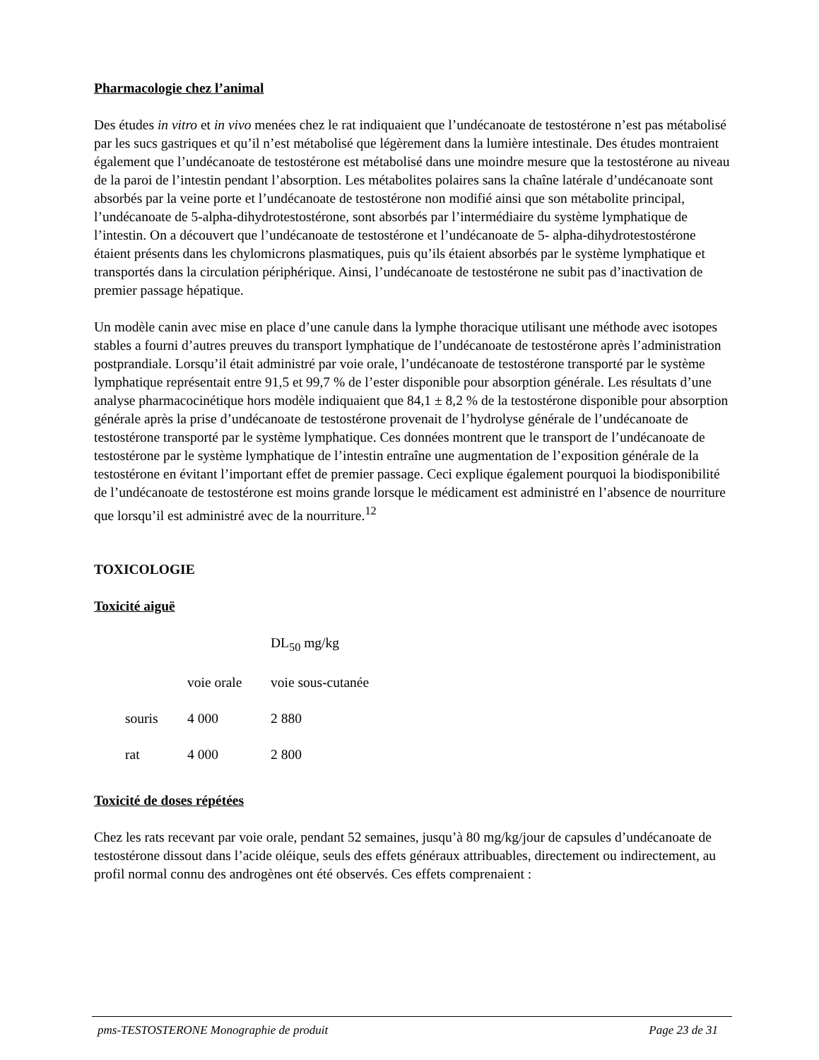Pharmacologie chez l’animal
Des études in vitro et in vivo menées chez le rat indiquaient que l’undécanoate de testostérone n’est pas métabolisé par les sucs gastriques et qu’il n’est métabolisé que légèrement dans la lumière intestinale. Des études montraient également que l’undécanoate de testostérone est métabolisé dans une moindre mesure que la testostérone au niveau de la paroi de l’intestin pendant l’absorption. Les métabolites polaires sans la chaîne latérale d’undécanoate sont absorbés par la veine porte et l’undécanoate de testostérone non modifié ainsi que son métabolite principal, l’undécanoate de 5-alpha-dihydrotestostérone, sont absorbés par l’intermédiaire du système lymphatique de l’intestin. On a découvert que l’undécanoate de testostérone et l’undécanoate de 5- alpha-dihydrotestostérone étaient présents dans les chylomicrons plasmatiques, puis qu’ils étaient absorbés par le système lymphatique et transportés dans la circulation périphérique. Ainsi, l’undécanoate de testostérone ne subit pas d’inactivation de premier passage hépatique.
Un modèle canin avec mise en place d’une canule dans la lymphe thoracique utilisant une méthode avec isotopes stables a fourni d’autres preuves du transport lymphatique de l’undécanoate de testostérone après l’administration postprandiale. Lorsqu’il était administré par voie orale, l’undécanoate de testostérone transporté par le système lymphatique représentait entre 91,5 et 99,7 % de l’ester disponible pour absorption générale. Les résultats d’une analyse pharmacocinétique hors modèle indiquaient que 84,1 ± 8,2 % de la testostérone disponible pour absorption générale après la prise d’undécanoate de testostérone provenait de l’hydrolyse générale de l’undécanoate de testostérone transporté par le système lymphatique. Ces données montrent que le transport de l’undécanoate de testostérone par le système lymphatique de l’intestin entraîne une augmentation de l’exposition générale de la testostérone en évitant l’important effet de premier passage. Ceci explique également pourquoi la biodisponibilité de l’undécanoate de testostérone est moins grande lorsque le médicament est administré en l’absence de nourriture que lorsqu’il est administré avec de la nourriture.<sup>12</sup>
TOXICOLOGIE
Toxicité aiguë
| | | | DL<sub>50</sub> mg/kg |
| --- | --- | --- | --- |
| | | voie orale | voie sous-cutanée |
| | souris | 4 000 | 2 880 |
| | rat | 4 000 | 2 800 |
Toxicité de doses répétées
Chez les rats recevant par voie orale, pendant 52 semaines, jusqu’à 80 mg/kg/jour de capsules d’undécanoate de testostérone dissout dans l’acide oléique, seuls des effets généraux attribuables, directement ou indirectement, au profil normal connu des androgènes ont été observés. Ces effets comprenaient :
pms-TESTOSTERONE Monographie de produit Page 23 de 31